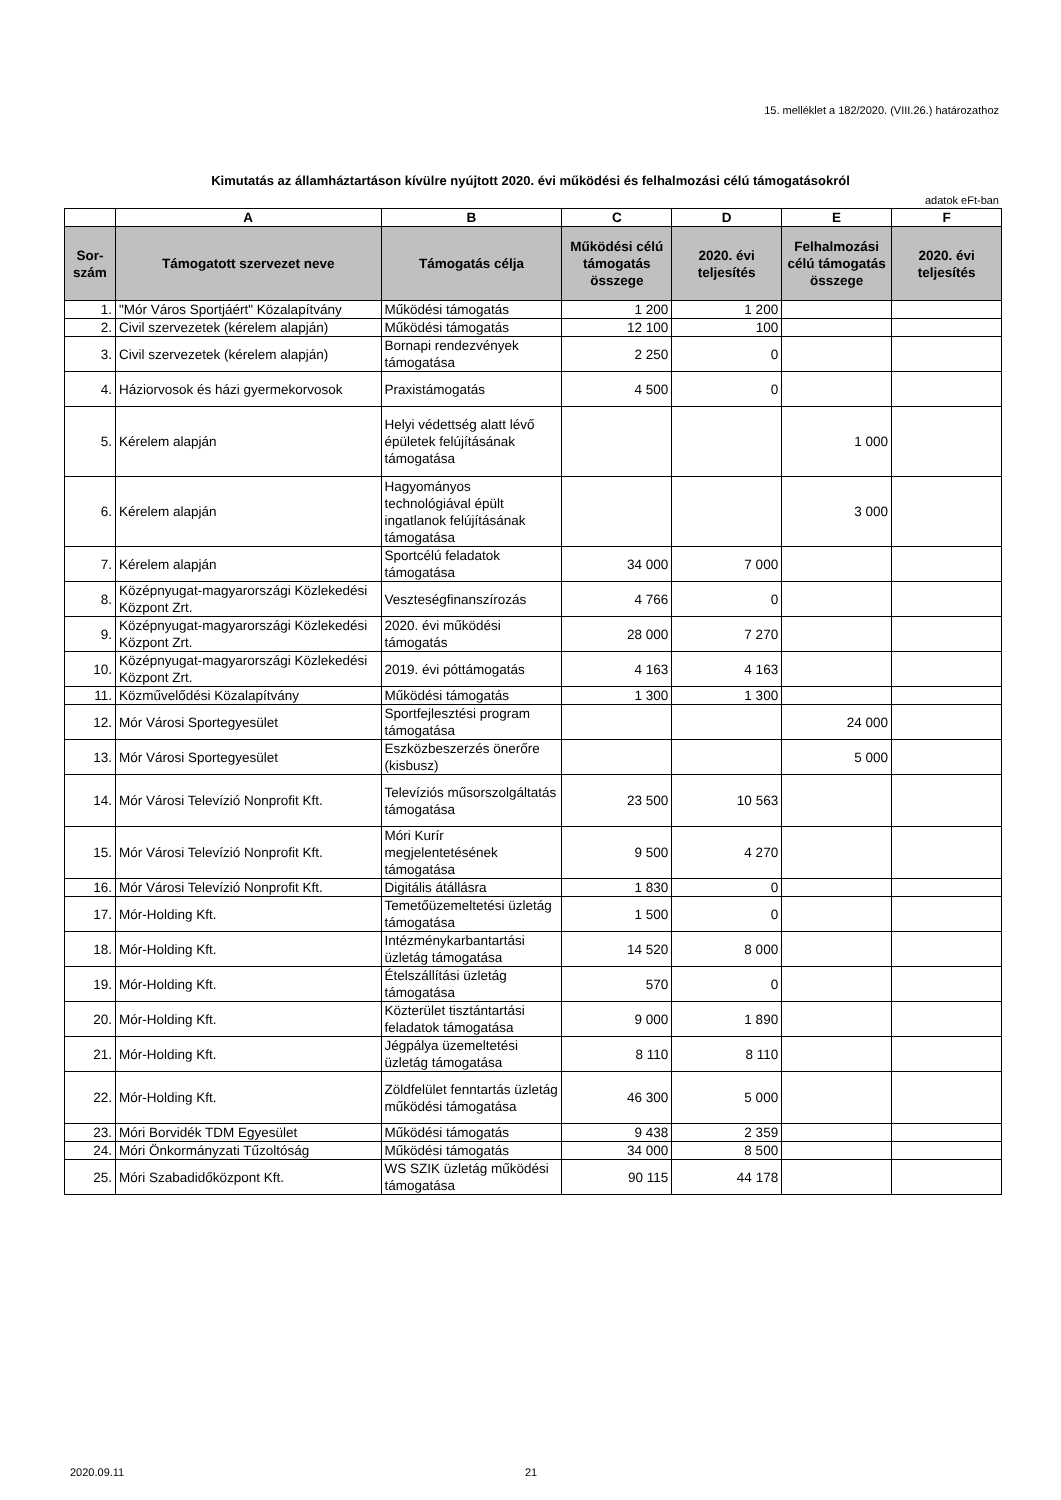15. melléklet a 182/2020. (VIII.26.) határozathoz
Kimutatás az államháztartáson kívülre nyújtott 2020. évi működési és felhalmozási célú támogatásokról
adatok eFt-ban
| | A | B | C | D | E | F |
| --- | --- | --- | --- | --- | --- | --- |
| Sor- szám | Támogatott szervezet neve | Támogatás célja | Működési célú támogatás összege | 2020. évi teljesítés | Felhalmozási célú támogatás összege | 2020. évi teljesítés |
| 1. | "Mór Város Sportjáért" Közalapítvány | Működési támogatás | 1 200 | 1 200 | | |
| 2. | Civil szervezetek (kérelem alapján) | Működési támogatás | 12 100 | 100 | | |
| 3. | Civil szervezetek (kérelem alapján) | Bornapi rendezvények támogatása | 2 250 | 0 | | |
| 4. | Háziorvosok és házi gyermekorvosok | Praxistámogatás | 4 500 | 0 | | |
| 5. | Kérelem alapján | Helyi védettség alatt lévő épületek felújításának támogatása | | | 1 000 | |
| 6. | Kérelem alapján | Hagyományos technológiával épült ingatlanok felújításának támogatása | | | 3 000 | |
| 7. | Kérelem alapján | Sportcélú feladatok támogatása | 34 000 | 7 000 | | |
| 8. | Középnyugat-magyarországi Közlekedési Központ Zrt. | Veszteségfinanszírozás | 4 766 | 0 | | |
| 9. | Középnyugat-magyarországi Közlekedési Központ Zrt. | 2020. évi működési támogatás | 28 000 | 7 270 | | |
| 10. | Középnyugat-magyarországi Közlekedési Központ Zrt. | 2019. évi póttámogatás | 4 163 | 4 163 | | |
| 11. | Közművelődési Közalapítvány | Működési támogatás | 1 300 | 1 300 | | |
| 12. | Mór Városi Sportegyesület | Sportfejlesztési program támogatása | | | 24 000 | |
| 13. | Mór Városi Sportegyesület | Eszközbeszerzés önerőre (kisbusz) | | | 5 000 | |
| 14. | Mór Városi Televízió Nonprofit Kft. | Televíziós műsorszolgáltatás támogatása | 23 500 | 10 563 | | |
| 15. | Mór Városi Televízió Nonprofit Kft. | Móri Kurír megjelentetésének támogatása | 9 500 | 4 270 | | |
| 16. | Mór Városi Televízió Nonprofit Kft. | Digitális átállásra | 1 830 | 0 | | |
| 17. | Mór-Holding Kft. | Temetőüzemeltetési üzletág támogatása | 1 500 | 0 | | |
| 18. | Mór-Holding Kft. | Intézménykarbantartási üzletág támogatása | 14 520 | 8 000 | | |
| 19. | Mór-Holding Kft. | Ételszállítási üzletág támogatása | 570 | 0 | | |
| 20. | Mór-Holding Kft. | Közterület tisztántartási feladatok támogatása | 9 000 | 1 890 | | |
| 21. | Mór-Holding Kft. | Jégpálya üzemeltetési üzletág támogatása | 8 110 | 8 110 | | |
| 22. | Mór-Holding Kft. | Zöldfelület fenntartás üzletág működési támogatása | 46 300 | 5 000 | | |
| 23. | Móri Borvidék TDM Egyesület | Működési támogatás | 9 438 | 2 359 | | |
| 24. | Móri Önkormányzati Tűzoltóság | Működési támogatás | 34 000 | 8 500 | | |
| 25. | Móri Szabadidőközpont Kft. | WS SZIK üzletág működési támogatása | 90 115 | 44 178 | | |
2020.09.11 21